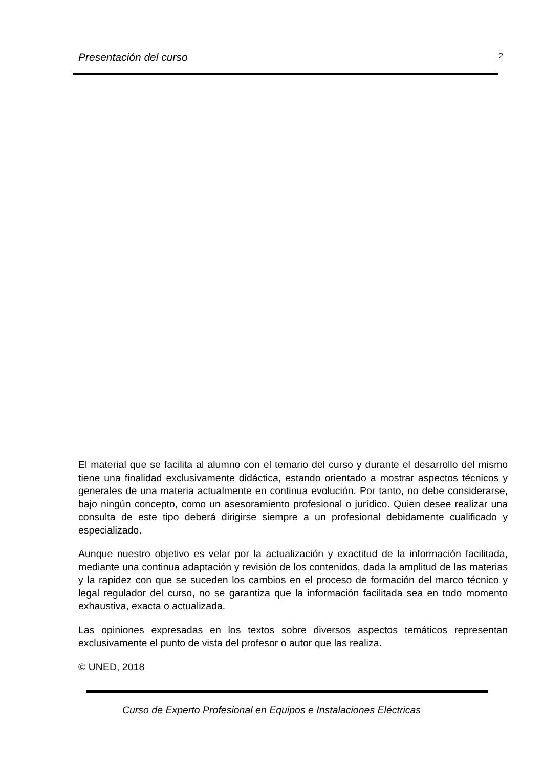Presentación del curso 2
El material que se facilita al alumno con el temario del curso y durante el desarrollo del mismo tiene una finalidad exclusivamente didáctica, estando orientado a mostrar aspectos técnicos y generales de una materia actualmente en continua evolución. Por tanto, no debe considerarse, bajo ningún concepto, como un asesoramiento profesional o jurídico. Quien desee realizar una consulta de este tipo deberá dirigirse siempre a un profesional debidamente cualificado y especializado.
Aunque nuestro objetivo es velar por la actualización y exactitud de la información facilitada, mediante una continua adaptación y revisión de los contenidos, dada la amplitud de las materias y la rapidez con que se suceden los cambios en el proceso de formación del marco técnico y legal regulador del curso, no se garantiza que la información facilitada sea en todo momento exhaustiva, exacta o actualizada.
Las opiniones expresadas en los textos sobre diversos aspectos temáticos representan exclusivamente el punto de vista del profesor o autor que las realiza.
© UNED, 2018
Curso de Experto Profesional en Equipos e Instalaciones Eléctricas